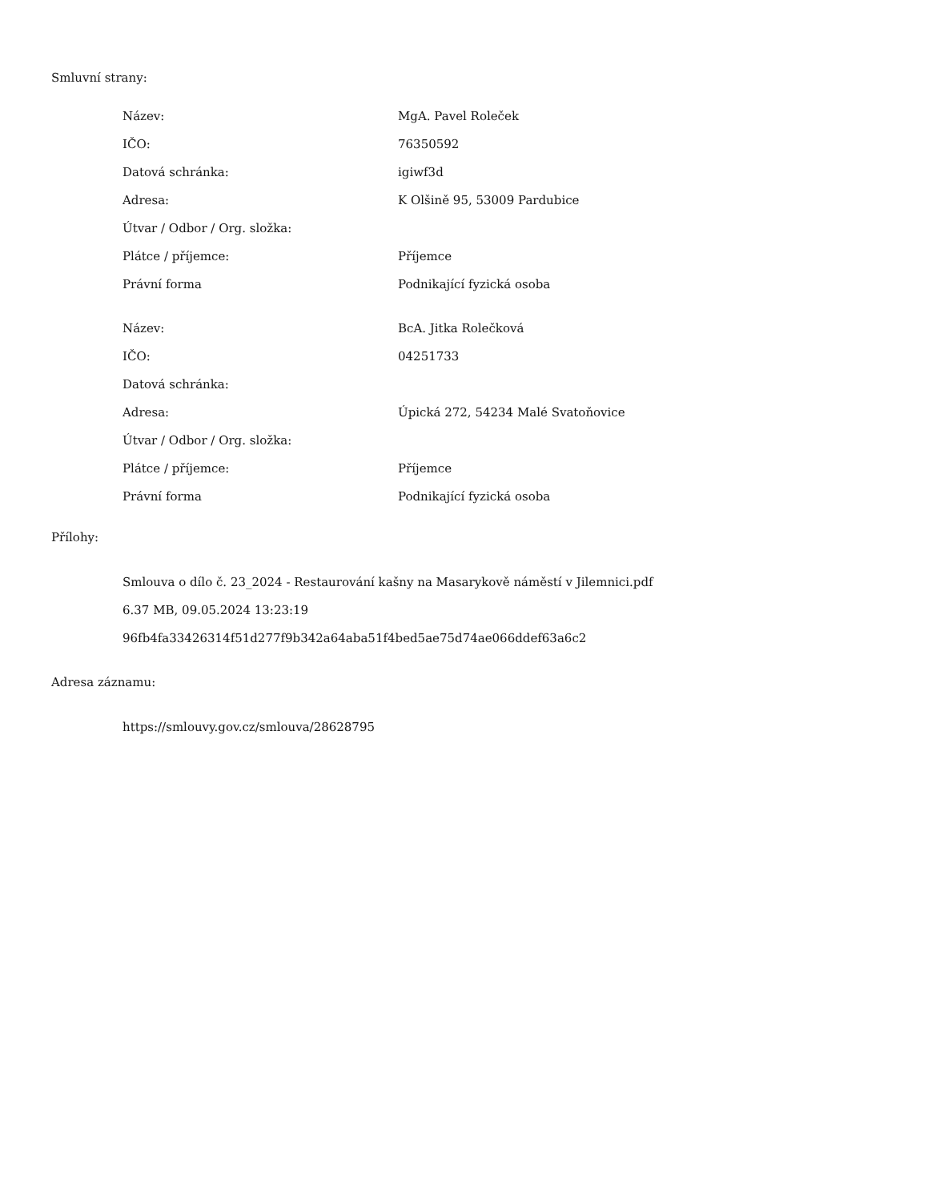Smluvní strany:
| Název: | MgA. Pavel Roleček |
| IČO: | 76350592 |
| Datová schránka: | igiwf3d |
| Adresa: | K Olšině 95, 53009 Pardubice |
| Útvar / Odbor / Org. složka: | |
| Plátce / příjemce: | Příjemce |
| Právní forma | Podnikající fyzická osoba |
| Název: | BcA. Jitka Rolečková |
| IČO: | 04251733 |
| Datová schránka: | |
| Adresa: | Úpická 272, 54234 Malé Svatoňovice |
| Útvar / Odbor / Org. složka: | |
| Plátce / příjemce: | Příjemce |
| Právní forma | Podnikající fyzická osoba |
Přílohy:
Smlouva o dílo č. 23_2024 - Restaurování kašny na Masarykově náměstí v Jilemnici.pdf
6.37 MB, 09.05.2024 13:23:19
96fb4fa33426314f51d277f9b342a64aba51f4bed5ae75d74ae066ddef63a6c2
Adresa záznamu:
https://smlouvy.gov.cz/smlouva/28628795